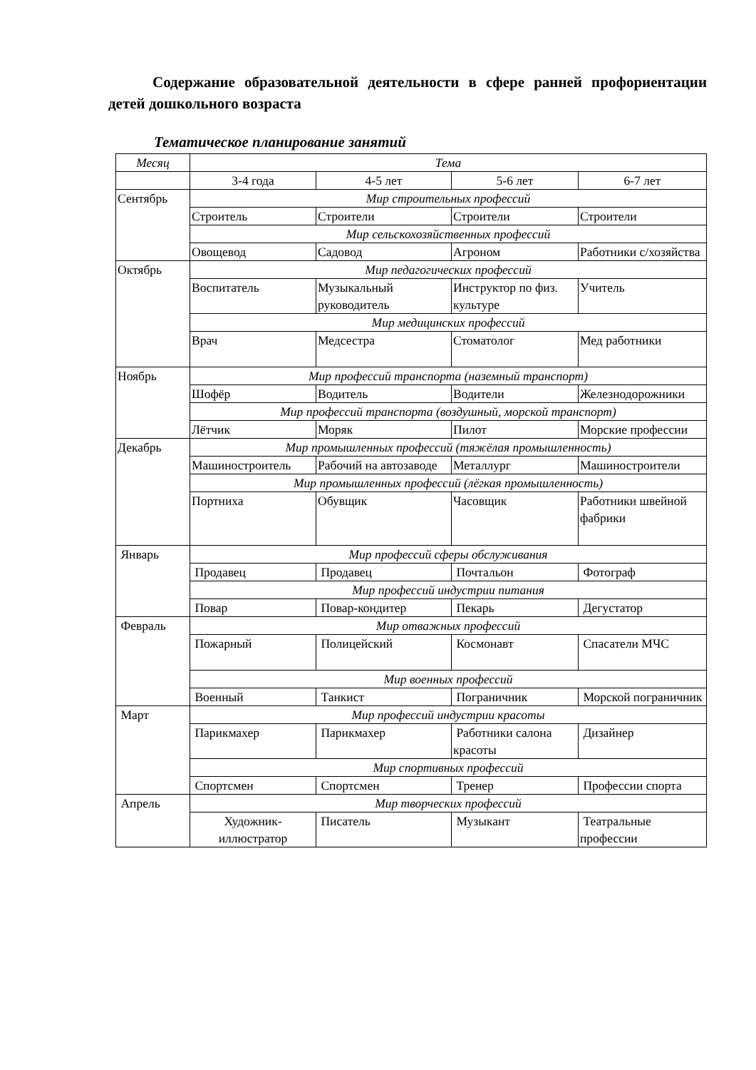Содержание образовательной деятельности в сфере ранней профориентации детей дошкольного возраста
Тематическое планирование занятий
| Месяц | Тема | | | |
| --- | --- | --- | --- | --- |
| | 3-4 года | 4-5 лет | 5-6 лет | 6-7 лет |
| Сентябрь | Мир строительных профессий | | | |
| | Строитель | Строители | Строители | Строители |
| | Мир сельскохозяйственных профессий | | | |
| | Овощевод | Садовод | Агроном | Работники с/хозяйства |
| Октябрь | Мир педагогических профессий | | | |
| | Воспитатель | Музыкальный руководитель | Инструктор по физ. культуре | Учитель |
| | Мир медицинских профессий | | | |
| | Врач | Медсестра | Стоматолог | Мед работники |
| Ноябрь | Мир профессий транспорта (наземный транспорт) | | | |
| | Шофёр | Водитель | Водители | Железнодорожники |
| | Мир профессий транспорта (воздушный, морской транспорт) | | | |
| | Лётчик | Моряк | Пилот | Морские профессии |
| Декабрь | Мир промышленных профессий (тяжёлая промышленность) | | | |
| | Машиностроитель | Рабочий на автозаводе | Металлург | Машиностроители |
| | Мир промышленных профессий (лёгкая промышленность) | | | |
| | Портниха | Обувщик | Часовщик | Работники швейной фабрики |
| Январь | Мир профессий сферы обслуживания | | | |
| | Продавец | Продавец | Почтальон | Фотограф |
| | Мир профессий индустрии питания | | | |
| | Повар | Повар-кондитер | Пекарь | Дегустатор |
| Февраль | Мир отважных профессий | | | |
| | Пожарный | Полицейский | Космонавт | Спасатели МЧС |
| | Мир военных профессий | | | |
| | Военный | Танкист | Пограничник | Морской пограничник |
| Март | Мир профессий индустрии красоты | | | |
| | Парикмахер | Парикмахер | Работники салона красоты | Дизайнер |
| | Мир спортивных профессий | | | |
| | Спортсмен | Спортсмен | Тренер | Профессии спорта |
| Апрель | Мир творческих профессий | | | |
| | Художник-иллюстратор | Писатель | Музыкант | Театральные профессии |